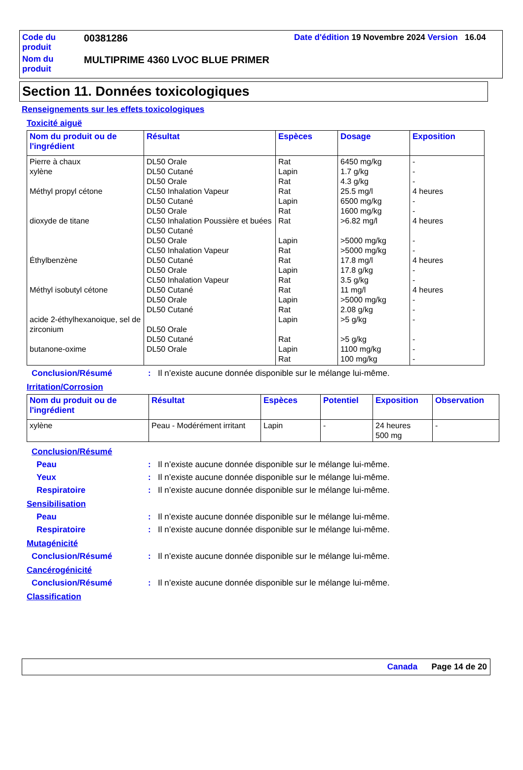| Code du produit | 00381286 | Date d'édition 19 Novembre 2024 Version 16.04 |
| Nom du produit | MULTIPRIME 4360 LVOC BLUE PRIMER | |
Section 11. Données toxicologiques
Renseignements sur les effets toxicologiques
Toxicité aiguë
| Nom du produit ou de l'ingrédient | Résultat | Espèces | Dosage | Exposition |
| --- | --- | --- | --- | --- |
| Pierre à chaux xylène Méthyl propyl cétone dioxyde de titane Éthylbenzène Méthyl isobutyl cétone acide 2-éthylhexanoique, sel de zirconium butanone-oxime | DL50 Orale DL50 Cutané DL50 Orale CL50 Inhalation Vapeur DL50 Cutané DL50 Orale CL50 Inhalation Poussière et buées DL50 Cutané DL50 Orale CL50 Inhalation Vapeur DL50 Cutané DL50 Orale CL50 Inhalation Vapeur DL50 Cutané DL50 Orale DL50 Cutané DL50 Orale DL50 Cutané DL50 Orale | Rat Lapin Rat Rat Lapin Rat Rat Lapin Rat Rat Lapin Rat Rat Lapin Rat Lapin Rat Lapin Rat | 6450 mg/kg 1.7 g/kg 4.3 g/kg 25.5 mg/l 6500 mg/kg 1600 mg/kg >6.82 mg/l >5000 mg/kg >5000 mg/kg 17.8 mg/l 17.8 g/kg 3.5 g/kg 11 mg/l >5000 mg/kg 2.08 g/kg >5 g/kg >5 g/kg 1100 mg/kg 100 mg/kg | - - - 4 heures - - 4 heures - - 4 heures - - 4 heures - - - - - - |
Conclusion/Résumé: Il n’existe aucune donnée disponible sur le mélange lui-même.
Irritation/Corrosion
| Nom du produit ou de l'ingrédient | Résultat | Espèces | Potentiel | Exposition | Observation |
| --- | --- | --- | --- | --- | --- |
| xylène | Peau - Modérément irritant | Lapin | - | 24 heures 500 mg | - |
Conclusion/Résumé
Peau: Il n’existe aucune donnée disponible sur le mélange lui-même.
Yeux: Il n’existe aucune donnée disponible sur le mélange lui-même.
Respiratoire: Il n’existe aucune donnée disponible sur le mélange lui-même.
Sensibilisation
Peau: Il n’existe aucune donnée disponible sur le mélange lui-même.
Respiratoire: Il n’existe aucune donnée disponible sur le mélange lui-même.
Mutagénicité
Conclusion/Résumé: Il n’existe aucune donnée disponible sur le mélange lui-même.
Cancérogénicité
Conclusion/Résumé: Il n’existe aucune donnée disponible sur le mélange lui-même.
Classification
Canada Page 14 de 20